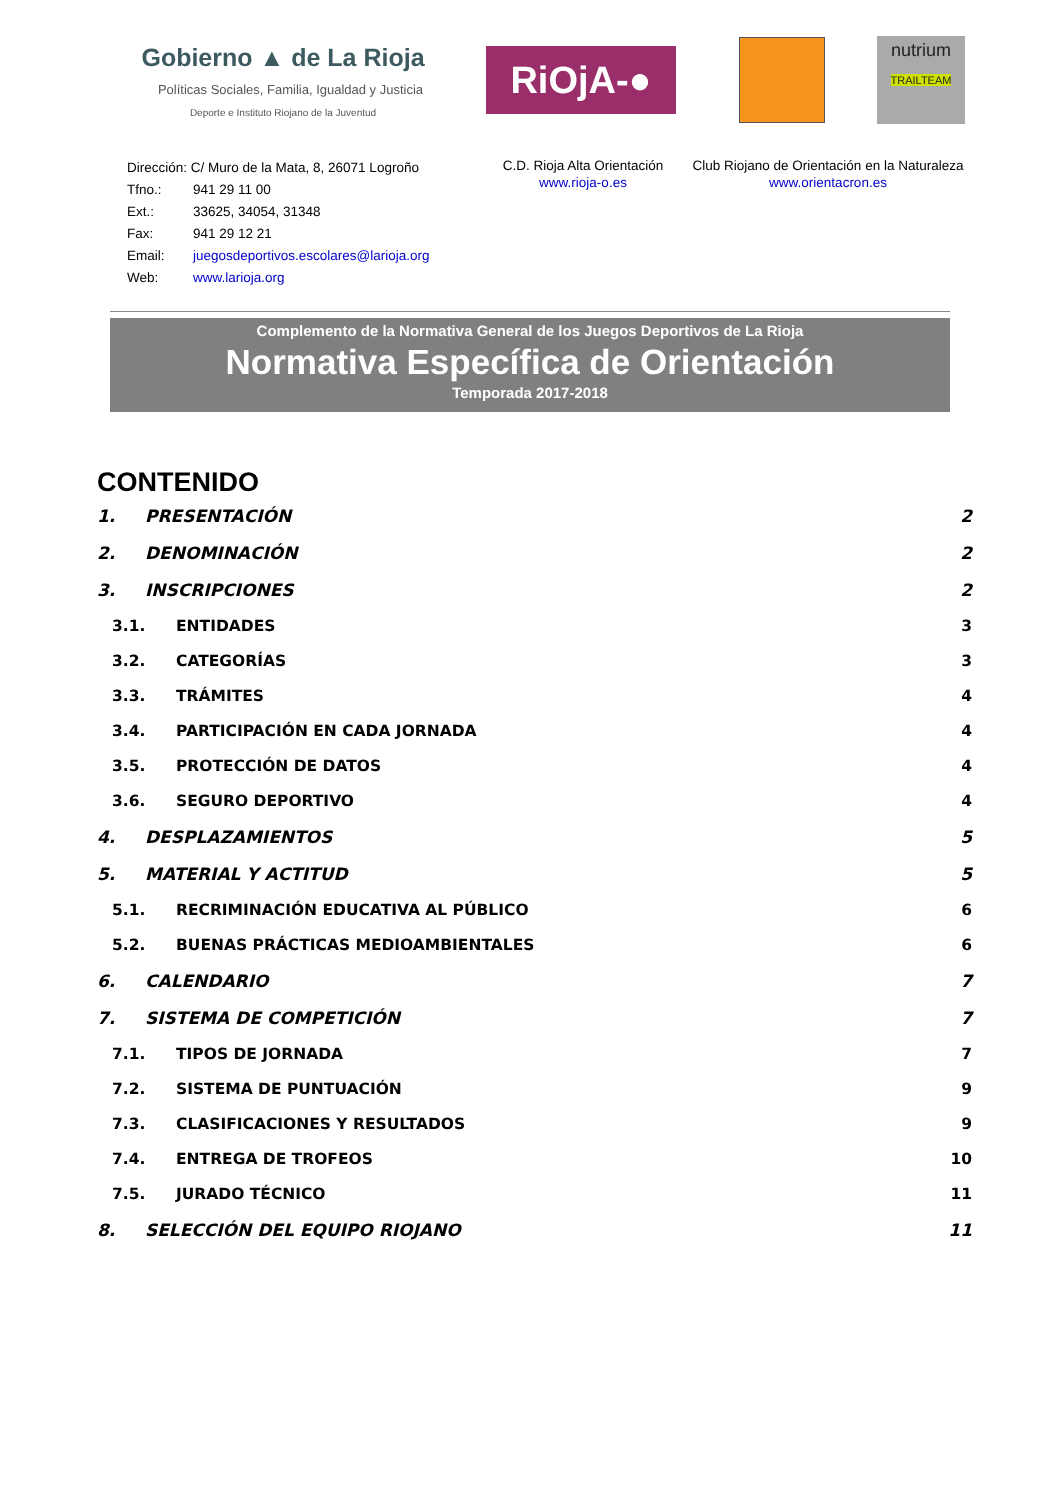Gobierno ▲ de La Rioja
Políticas Sociales, Familia, Igualdad y Justicia
Deporte e Instituto Riojano de la Juventud
RiOjA-●
nutrium
TRAILTEAM
Dirección: C/ Muro de la Mata, 8, 26071 Logroño
Tfno.: 941 29 11 00
Ext.: 33625, 34054, 31348
Fax: 941 29 12 21
Email: juegosdeportivos.escolares@larioja.org
Web: www.larioja.org
C.D. Rioja Alta Orientación
www.rioja-o.es
Club Riojano de Orientación en la Naturaleza
www.orientacron.es
Complemento de la Normativa General de los Juegos Deportivos de La Rioja
Normativa Específica de Orientación
Temporada 2017-2018
CONTENIDO
1. PRESENTACIÓN 2
2. DENOMINACIÓN 2
3. INSCRIPCIONES 2
3.1. ENTIDADES 3
3.2. CATEGORÍAS 3
3.3. TRÁMITES 4
3.4. PARTICIPACIÓN EN CADA JORNADA 4
3.5. PROTECCIÓN DE DATOS 4
3.6. SEGURO DEPORTIVO 4
4. DESPLAZAMIENTOS 5
5. MATERIAL Y ACTITUD 5
5.1. RECRIMINACIÓN EDUCATIVA AL PÚBLICO 6
5.2. BUENAS PRÁCTICAS MEDIOAMBIENTALES 6
6. CALENDARIO 7
7. SISTEMA DE COMPETICIÓN 7
7.1. TIPOS DE JORNADA 7
7.2. SISTEMA DE PUNTUACIÓN 9
7.3. CLASIFICACIONES Y RESULTADOS 9
7.4. ENTREGA DE TROFEOS 10
7.5. JURADO TÉCNICO 11
8. SELECCIÓN DEL EQUIPO RIOJANO 11